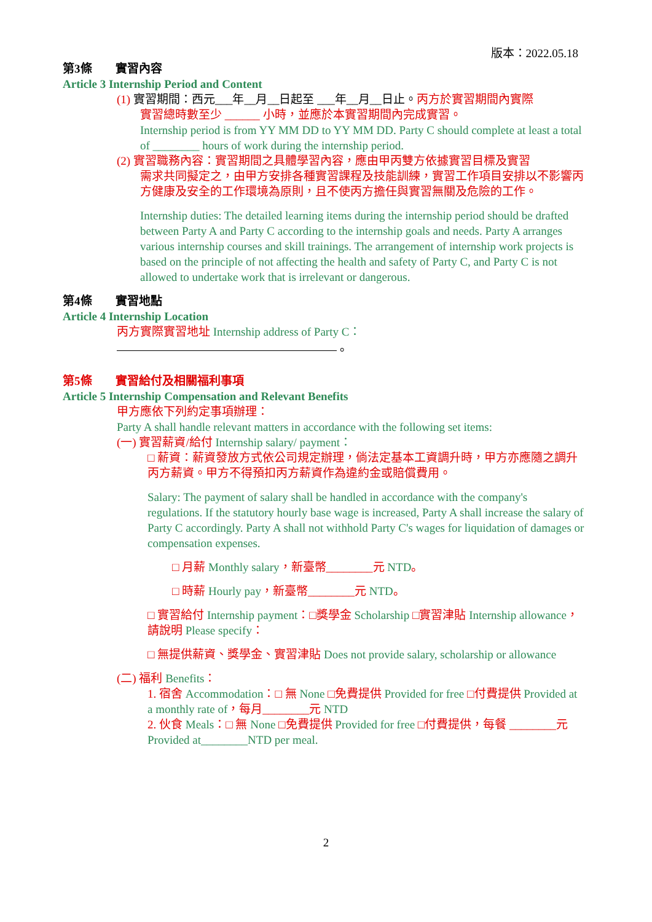版本：2022.05.18
第3條　　實習內容
Article 3 Internship Period and Content
(1) 實習期間：西元___年__月__日起至 ___年__月__日止。丙方於實習期間內實際
實習總時數至少 ______ 小時，並應於本實習期間內完成實習。
Internship period is from YY MM DD to YY MM DD. Party C should complete at least a total of ________ hours of work during the internship period.
(2) 實習職務內容：實習期間之具體學習內容，應由甲丙雙方依據實習目標及實習
需求共同擬定之，由甲方安排各種實習課程及技能訓練，實習工作項目安排以不影響丙方健康及安全的工作環境為原則，且不使丙方擔任與實習無關及危險的工作。
Internship duties: The detailed learning items during the internship period should be drafted between Party A and Party C according to the internship goals and needs. Party A arranges various internship courses and skill trainings. The arrangement of internship work projects is based on the principle of not affecting the health and safety of Party C, and Party C is not allowed to undertake work that is irrelevant or dangerous.
第4條　　實習地點
Article 4 Internship Location
丙方實際實習地址 Internship address of Party C：
。
第5條　　實習給付及相關福利事項
Article 5 Internship Compensation and Relevant Benefits
甲方應依下列約定事項辦理：
Party A shall handle relevant matters in accordance with the following set items:
(一) 實習薪資/給付 Internship salary/ payment：
□ 薪資：薪資發放方式依公司規定辦理，倘法定基本工資調升時，甲方亦應隨之調升丙方薪資。甲方不得預扣丙方薪資作為違約金或賠償費用。
Salary: The payment of salary shall be handled in accordance with the company's regulations. If the statutory hourly base wage is increased, Party A shall increase the salary of Party C accordingly. Party A shall not withhold Party C's wages for liquidation of damages or compensation expenses.
□ 月薪 Monthly salary，新臺幣________元 NTD。
□ 時薪 Hourly pay，新臺幣________元 NTD。
□ 實習給付 Internship payment：□獎學金 Scholarship □實習津貼 Internship allowance，請說明 Please specify：
□ 無提供薪資、獎學金、實習津貼 Does not provide salary, scholarship or allowance
(二) 福利 Benefits：
1. 宿舍 Accommodation：□ 無 None □免費提供 Provided for free □付費提供 Provided at a monthly rate of，每月________元 NTD
2. 伙食 Meals：□ 無 None □免費提供 Provided for free □付費提供，每餐 ________元 Provided at________NTD per meal.
2